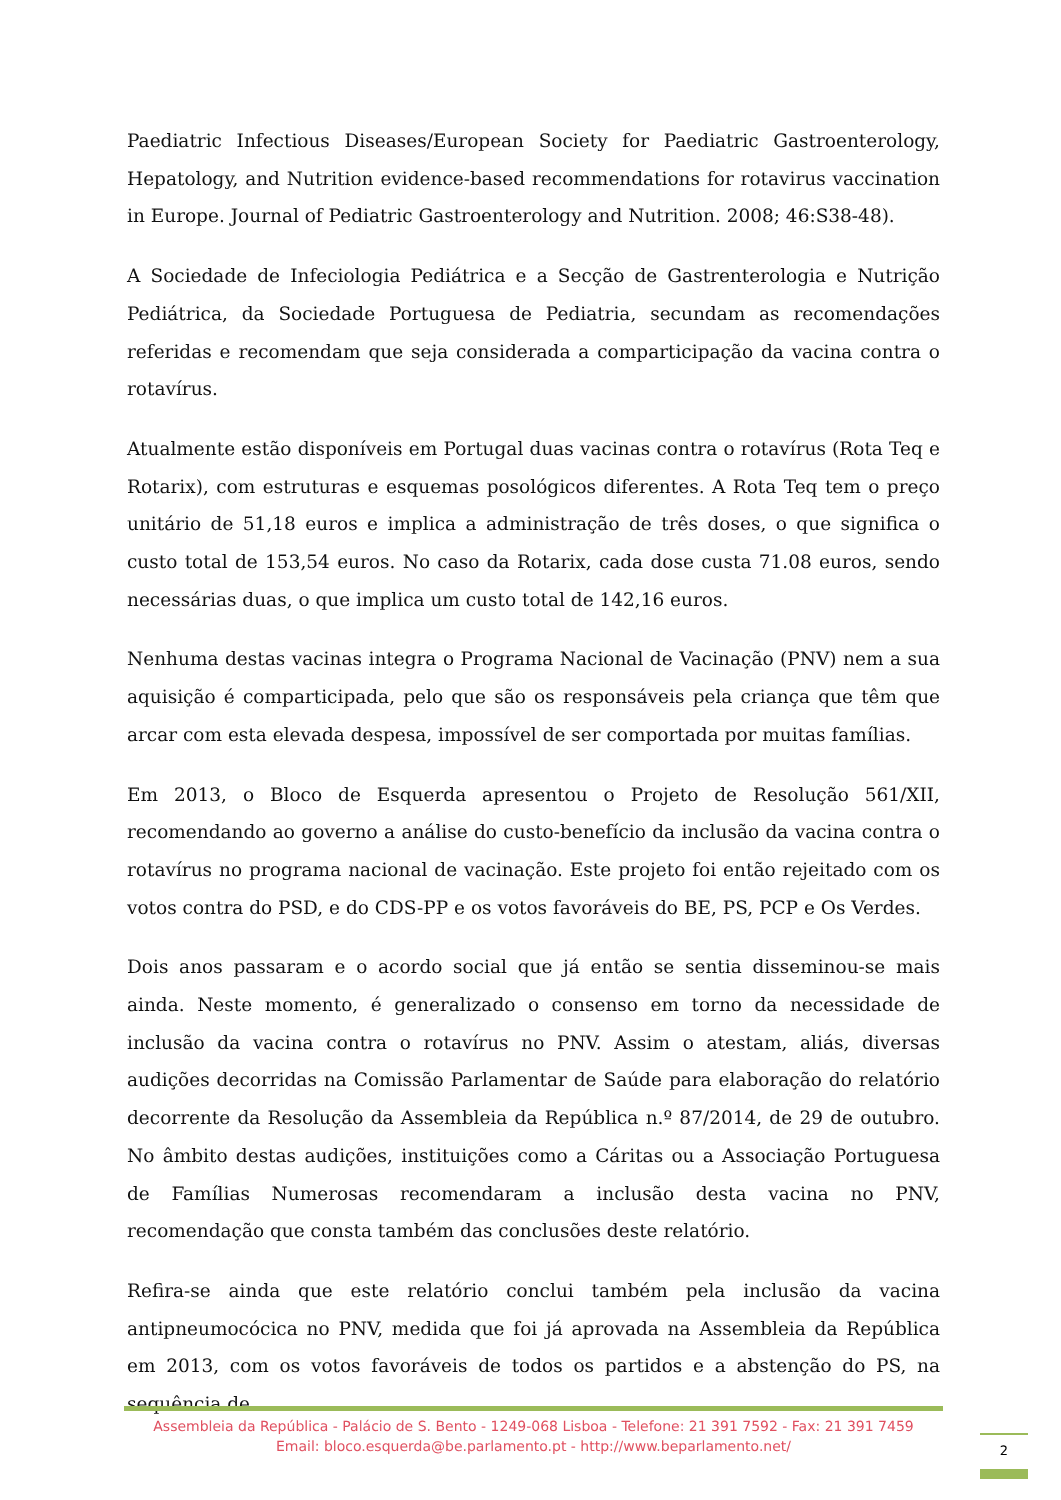Paediatric Infectious Diseases/European Society for Paediatric Gastroenterology, Hepatology, and Nutrition evidence-based recommendations for rotavirus vaccination in Europe. Journal of Pediatric Gastroenterology and Nutrition. 2008; 46:S38-48).
A Sociedade de Infeciologia Pediátrica e a Secção de Gastrenterologia e Nutrição Pediátrica, da Sociedade Portuguesa de Pediatria, secundam as recomendações referidas e recomendam que seja considerada a comparticipação da vacina contra o rotavírus.
Atualmente estão disponíveis em Portugal duas vacinas contra o rotavírus (Rota Teq e Rotarix), com estruturas e esquemas posológicos diferentes. A Rota Teq tem o preço unitário de 51,18 euros e implica a administração de três doses, o que significa o custo total de 153,54 euros. No caso da Rotarix, cada dose custa 71.08 euros, sendo necessárias duas, o que implica um custo total de 142,16 euros.
Nenhuma destas vacinas integra o Programa Nacional de Vacinação (PNV) nem a sua aquisição é comparticipada, pelo que são os responsáveis pela criança que têm que arcar com esta elevada despesa, impossível de ser comportada por muitas famílias.
Em 2013, o Bloco de Esquerda apresentou o Projeto de Resolução 561/XII, recomendando ao governo a análise do custo-benefício da inclusão da vacina contra o rotavírus no programa nacional de vacinação. Este projeto foi então rejeitado com os votos contra do PSD, e do CDS-PP e os votos favoráveis do BE, PS, PCP e Os Verdes.
Dois anos passaram e o acordo social que já então se sentia disseminou-se mais ainda. Neste momento, é generalizado o consenso em torno da necessidade de inclusão da vacina contra o rotavírus no PNV. Assim o atestam, aliás, diversas audições decorridas na Comissão Parlamentar de Saúde para elaboração do relatório decorrente da Resolução da Assembleia da República n.º 87/2014, de 29 de outubro. No âmbito destas audições, instituições como a Cáritas ou a Associação Portuguesa de Famílias Numerosas recomendaram a inclusão desta vacina no PNV, recomendação que consta também das conclusões deste relatório.
Refira-se ainda que este relatório conclui também pela inclusão da vacina antipneumocócica no PNV, medida que foi já aprovada na Assembleia da República em 2013, com os votos favoráveis de todos os partidos e a abstenção do PS, na sequência de
Assembleia da República - Palácio de S. Bento - 1249-068 Lisboa - Telefone: 21 391 7592 - Fax: 21 391 7459
Email: bloco.esquerda@be.parlamento.pt - http://www.beparlamento.net/
2